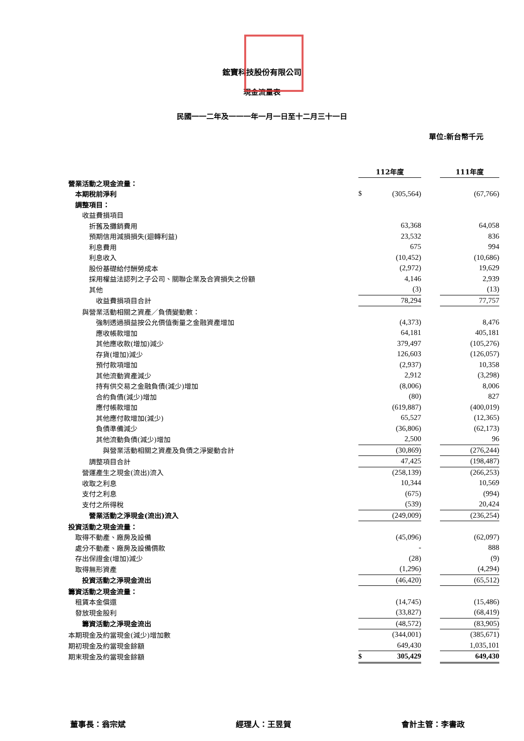鋐寶科技股份有限公司
現金流量表
民國一一二年及一一一年一月一日至十二月三十一日
單位:新台幣千元
| | 112年度 | | | 111年度 |
| 營業活動之現金流量： | | | | |
| 本期稅前淨利 | $ | (305,564) | | (67,766) |
| 調整項目： | | | | |
| 收益費損項目 | | | | |
| 折舊及攤銷費用 | | 63,368 | | 64,058 |
| 預期信用減損損失(迴轉利益) | | 23,532 | | 836 |
| 利息費用 | | 675 | | 994 |
| 利息收入 | | (10,452) | | (10,686) |
| 股份基礎給付酬勞成本 | | (2,972) | | 19,629 |
| 採用權益法認列之子公司、關聯企業及合資損失之份額 | | 4,146 | | 2,939 |
| 其他 | | (3) | | (13) |
| 收益費損項目合計 | | 78,294 | | 77,757 |
| 與營業活動相關之資產／負債變動數： | | | | |
| 強制透過損益按公允價值衡量之金融資產增加 | | (4,373) | | 8,476 |
| 應收帳款增加 | | 64,181 | | 405,181 |
| 其他應收款(增加)減少 | | 379,497 | | (105,276) |
| 存貨(增加)減少 | | 126,603 | | (126,057) |
| 預付款項增加 | | (2,937) | | 10,358 |
| 其他流動資產減少 | | 2,912 | | (3,298) |
| 持有供交易之金融負債(減少)增加 | | (8,006) | | 8,006 |
| 合約負債(減少)增加 | | (80) | | 827 |
| 應付帳款增加 | | (619,887) | | (400,019) |
| 其他應付款增加(減少) | | 65,527 | | (12,365) |
| 負債準備減少 | | (36,806) | | (62,173) |
| 其他流動負債(減少)增加 | | 2,500 | | 96 |
| 與營業活動相關之資產及負債之淨變動合計 | | (30,869) | | (276,244) |
| 調整項目合計 | | 47,425 | | (198,487) |
| 營運產生之現金(流出)流入 | | (258,139) | | (266,253) |
| 收取之利息 | | 10,344 | | 10,569 |
| 支付之利息 | | (675) | | (994) |
| 支付之所得稅 | | (539) | | 20,424 |
| 營業活動之淨現金(流出)流入 | | (249,009) | | (236,254) |
| 投資活動之現金流量： | | | | |
| 取得不動產、廠房及設備 | | (45,096) | | (62,097) |
| 處分不動產、廠房及設備價款 | | - | | 888 |
| 存出保證金(增加)減少 | | (28) | | (9) |
| 取得無形資產 | | (1,296) | | (4,294) |
| 投資活動之淨現金流出 | | (46,420) | | (65,512) |
| 籌資活動之現金流量： | | | | |
| 租賃本金償還 | | (14,745) | | (15,486) |
| 發放現金股利 | | (33,827) | | (68,419) |
| 籌資活動之淨現金流出 | | (48,572) | | (83,905) |
| 本期現金及約當現金(減少)增加數 | | (344,001) | | (385,671) |
| 期初現金及約當現金餘額 | | 649,430 | | 1,035,101 |
| 期末現金及約當現金餘額 | $ | 305,429 | | 649,430 |
董事長：翁宗斌 經理人：王昱賀 會計主管：李書政